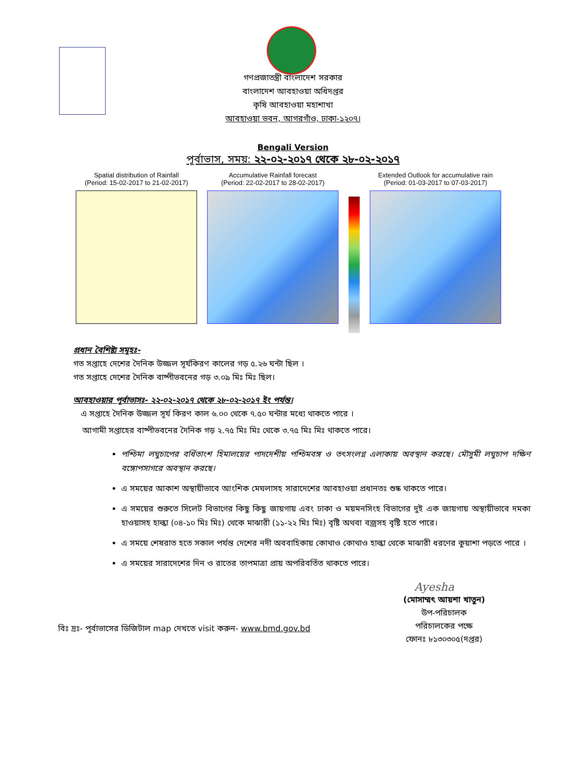গণপ্রজাতন্ত্রী বাংলাদেশ সরকার
বাংলাদেশ আবহাওয়া অধিদপ্তর
কৃষি আবহাওয়া মহাশাখা
আবহাওয়া ভবন, আগরগাঁও, ঢাকা-১২০৭।
Bengali Version
পূর্বাভাস, সময়: ২২-০২-২০১৭ থেকে ২৮-০২-২০১৭
Spatial distribution of Rainfall
(Period: 15-02-2017 to 21-02-2017)
Accumulative Rainfall forecast
(Period: 22-02-2017 to 28-02-2017)
Extended Outlook for accumulative rain
(Period: 01-03-2017 to 07-03-2017)
প্রধান বৈশিষ্ট্য সমূহঃ-
গত সপ্তাহে দেশের দৈনিক উজ্জল সূর্যকিরণ কালের গড় ৫.২৬ ঘন্টা ছিল ।
গত সপ্তাহে দেশের দৈনিক বাষ্পীভবনের গড় ৩.০৯ মিঃ মিঃ ছিল।
আবহাওয়ার পূর্বাভাসঃ- ২২-০২-২০১৭ থেকে ২৮-০২-২০১৭ ইং পর্যন্ত।
এ সপ্তাহে দৈনিক উজ্জল সূর্য কিরণ কাল ৬.০০ থেকে ৭.৫০ ঘন্টার মধ্যে থাকতে পারে ।
আগামী সপ্তাহের বাষ্পীভবনের দৈনিক গড় ২.৭৫ মিঃ মিঃ থেকে ৩.৭৫ মিঃ মিঃ থাকতে পারে।
পশ্চিমা লঘুচাপের বর্ধিতাংশ হিমালয়ের পাদদেশীয় পশ্চিমবঙ্গ ও তৎসংলগ্ন এলাকায় অবস্থান করছে। মৌসুমী লঘুচাপ দক্ষিণ বঙ্গোপসাগরে অবস্থান করছে।
এ সময়ের আকাশ অস্থায়ীভাবে আংশিক মেঘলাসহ সারাদেশের আবহাওয়া প্রধানতঃ শুষ্ক থাকতে পারে।
এ সময়ের শুরুতে সিলেট বিভাগের কিছু কিছু জায়গায় এবং ঢাকা ও ময়মনসিংহ বিভাগের দুই এক জায়গায় অস্থায়ীভাবে দমকা হাওয়াসহ হাল্কা (০৪-১০ মিঃ মিঃ) থেকে মাঝারী (১১-২২ মিঃ মিঃ) বৃষ্টি অথবা বজ্রসহ বৃষ্টি হতে পারে।
এ সময়ে শেষরাত হতে সকাল পর্যন্ত দেশের নদী অববাহিকায় কোথাও কোথাও হাল্কা থেকে মাঝারী ধরণের কুয়াশা পড়তে পারে ।
এ সময়ের সারাদেশের দিন ও রাতের তাপমাত্রা প্রায় অপরিবর্তিত থাকতে পারে।
Ayesha
বিঃ দ্রঃ- পূর্বাভাসের ডিজিটাল map দেখতে visit করুন- www.bmd.gov.bd
(মোসাম্মৎ আয়শা খাতুন)
উপ-পরিচালক
পরিচালকের পক্ষে
ফোনঃ ৮১৩০৩০৫(দপ্তর)